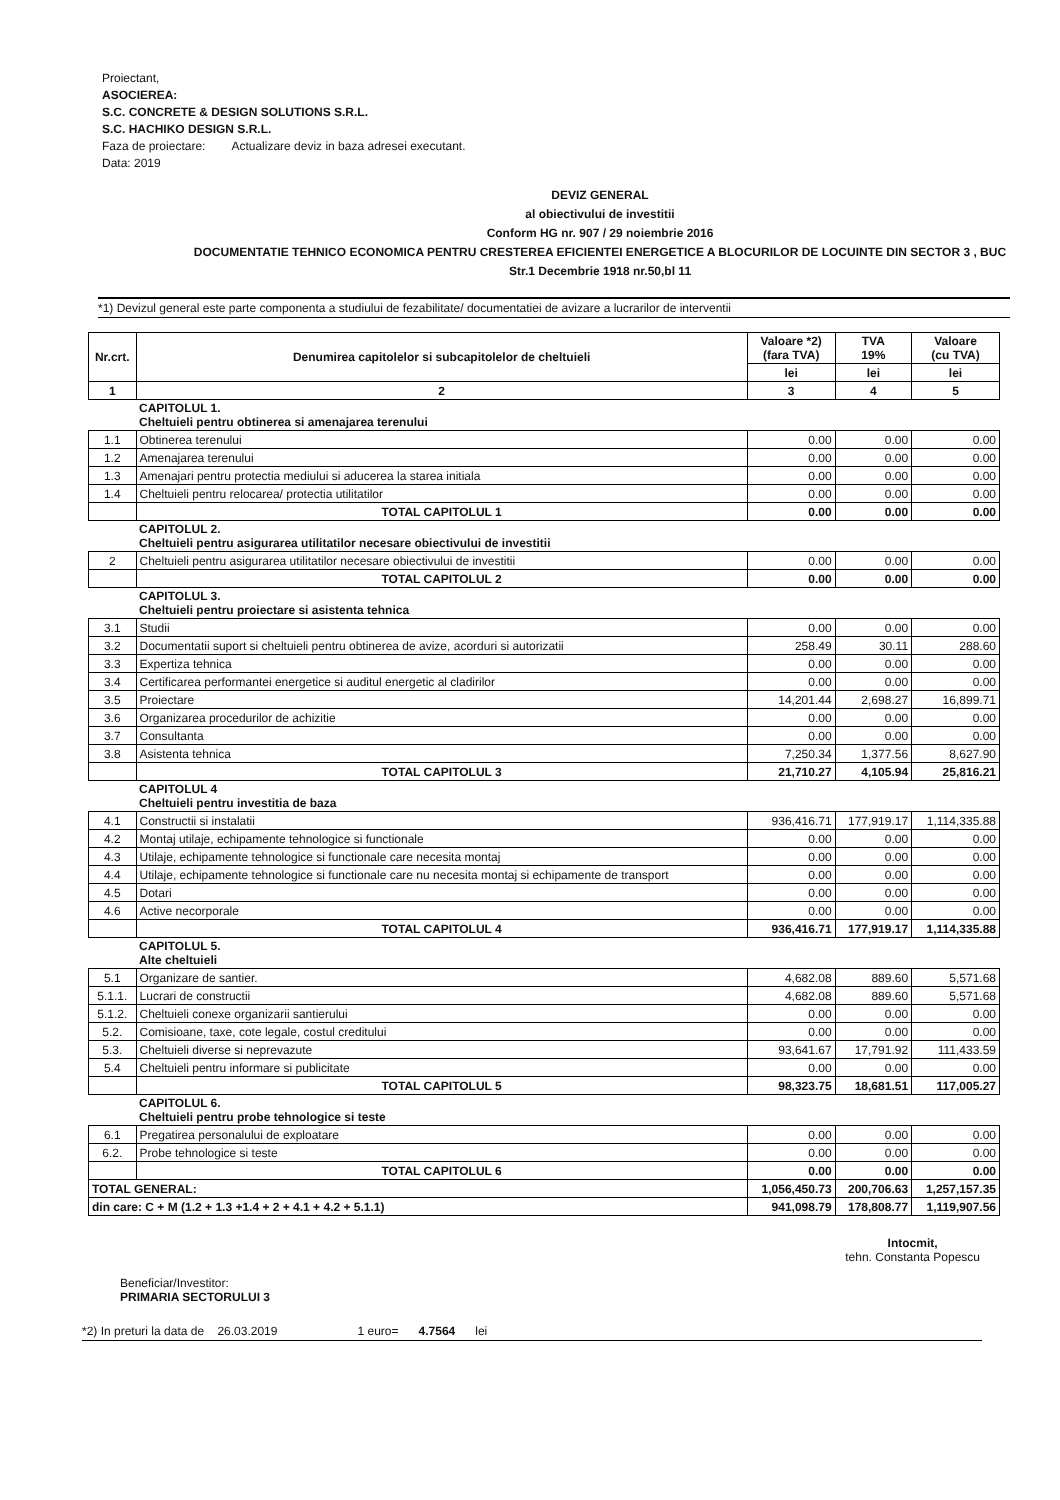Proiectant,
ASOCIEREA:
S.C. CONCRETE & DESIGN SOLUTIONS S.R.L.
S.C. HACHIKO DESIGN S.R.L.
Faza de proiectare: Actualizare deviz in baza adresei executant.
Data: 2019
DEVIZ GENERAL
al obiectivului de investitii
Conform HG nr. 907 / 29 noiembrie 2016
DOCUMENTATIE TEHNICO ECONOMICA PENTRU CRESTEREA EFICIENTEI ENERGETICE A BLOCURILOR DE LOCUINTE DIN SECTOR 3 , BUC
Str.1 Decembrie 1918 nr.50,bl 11
*1) Devizul general este parte componenta a studiului de fezabilitate/ documentatiei de avizare a lucrarilor de interventii
| Nr.crt. | Denumirea capitolelor si subcapitolelor de cheltuieli | Valoare *2) (fara TVA) | TVA 19% | Valoare (cu TVA) |
| --- | --- | --- | --- | --- |
| | | lei | lei | lei |
| 1 | 2 | 3 | 4 | 5 |
| | CAPITOLUL 1. Cheltuieli pentru obtinerea si amenajarea terenului | | | |
| 1.1 | Obtinerea terenului | 0.00 | 0.00 | 0.00 |
| 1.2 | Amenajarea terenului | 0.00 | 0.00 | 0.00 |
| 1.3 | Amenajari pentru protectia mediului si aducerea la starea initiala | 0.00 | 0.00 | 0.00 |
| 1.4 | Cheltuieli pentru relocarea/ protectia utilitatilor | 0.00 | 0.00 | 0.00 |
| | TOTAL CAPITOLUL 1 | 0.00 | 0.00 | 0.00 |
| | CAPITOLUL 2. Cheltuieli pentru asigurarea utilitatilor necesare obiectivului de investitii | | | |
| 2 | Cheltuieli pentru asigurarea utilitatilor necesare obiectivului de investitii | 0.00 | 0.00 | 0.00 |
| | TOTAL CAPITOLUL 2 | 0.00 | 0.00 | 0.00 |
| | CAPITOLUL 3. Cheltuieli pentru proiectare si asistenta tehnica | | | |
| 3.1 | Studii | 0.00 | 0.00 | 0.00 |
| 3.2 | Documentatii suport si cheltuieli pentru obtinerea de avize, acorduri si autorizatii | 258.49 | 30.11 | 288.60 |
| 3.3 | Expertiza tehnica | 0.00 | 0.00 | 0.00 |
| 3.4 | Certificarea performantei energetice si auditul energetic al cladirilor | 0.00 | 0.00 | 0.00 |
| 3.5 | Proiectare | 14,201.44 | 2,698.27 | 16,899.71 |
| 3.6 | Organizarea procedurilor de achizitie | 0.00 | 0.00 | 0.00 |
| 3.7 | Consultanta | 0.00 | 0.00 | 0.00 |
| 3.8 | Asistenta tehnica | 7,250.34 | 1,377.56 | 8,627.90 |
| | TOTAL CAPITOLUL 3 | 21,710.27 | 4,105.94 | 25,816.21 |
| | CAPITOLUL 4 Cheltuieli pentru investitia de baza | | | |
| 4.1 | Constructii si instalatii | 936,416.71 | 177,919.17 | 1,114,335.88 |
| 4.2 | Montaj utilaje, echipamente tehnologice si functionale | 0.00 | 0.00 | 0.00 |
| 4.3 | Utilaje, echipamente tehnologice si functionale care necesita montaj | 0.00 | 0.00 | 0.00 |
| 4.4 | Utilaje, echipamente tehnologice si functionale care nu necesita montaj si echipamente de transport | 0.00 | 0.00 | 0.00 |
| 4.5 | Dotari | 0.00 | 0.00 | 0.00 |
| 4.6 | Active necorporale | 0.00 | 0.00 | 0.00 |
| | TOTAL CAPITOLUL 4 | 936,416.71 | 177,919.17 | 1,114,335.88 |
| | CAPITOLUL 5. Alte cheltuieli | | | |
| 5.1 | Organizare de santier. | 4,682.08 | 889.60 | 5,571.68 |
| 5.1.1. | Lucrari de constructii | 4,682.08 | 889.60 | 5,571.68 |
| 5.1.2. | Cheltuieli conexe organizarii santierului | 0.00 | 0.00 | 0.00 |
| 5.2. | Comisioane, taxe, cote legale, costul creditului | 0.00 | 0.00 | 0.00 |
| 5.3. | Cheltuieli diverse si neprevazute | 93,641.67 | 17,791.92 | 111,433.59 |
| 5.4 | Cheltuieli pentru informare si publicitate | 0.00 | 0.00 | 0.00 |
| | TOTAL CAPITOLUL 5 | 98,323.75 | 18,681.51 | 117,005.27 |
| | CAPITOLUL 6. Cheltuieli pentru probe tehnologice si teste | | | |
| 6.1 | Pregatirea personalului de exploatare | 0.00 | 0.00 | 0.00 |
| 6.2. | Probe tehnologice si teste | 0.00 | 0.00 | 0.00 |
| | TOTAL CAPITOLUL 6 | 0.00 | 0.00 | 0.00 |
| TOTAL GENERAL: | | 1,056,450.73 | 200,706.63 | 1,257,157.35 |
| din care: C + M (1.2 + 1.3 +1.4 + 2 + 4.1 + 4.2 + 5.1.1) | | 941,098.79 | 178,808.77 | 1,119,907.56 |
Beneficiar/Investitor:
PRIMARIA SECTORULUI 3
Intocmit,
tehn. Constanta Popescu
*2) In preturi la data de 26.03.2019 1 euro= 4.7564 lei